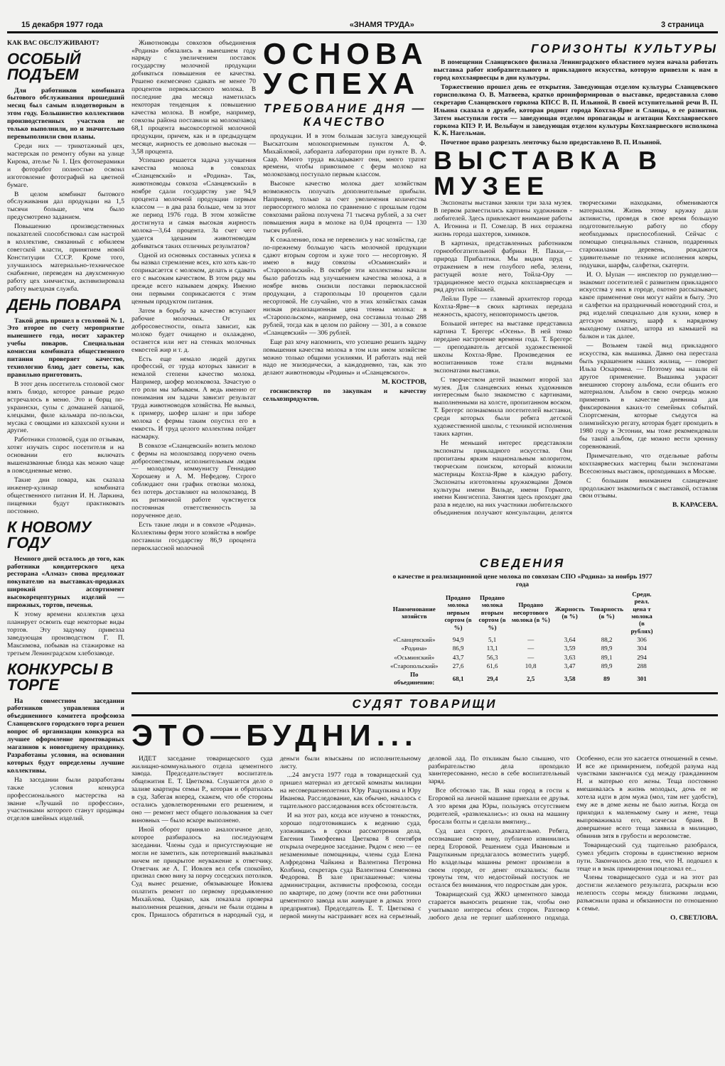15 декабря 1977 года «ЗНАМЯ ТРУДА» 3 страница
КАК ВАС ОБСЛУЖИВАЮТ?
ОСОБЫЙ ПОДЪЕМ
Для работников комбината бытового обслуживания прошедший месяц был самым плодотворным в этом году. Большинство коллективов производственных участков не только выполнили, но и значительно перевыполнили свои планы.
Среди них — трикотажный цех, мастерская по ремонту обуви на улице Кирова, ателье № 1. Цех фотокерамики и фоторабот полностью освоил изготовление фотографий на цветной бумаге.
В целом комбинат бытового обслуживания дал продукции на 1,5 тысячи больше, чем было предусмотрено заданием.
Повышению производственных показателей способствовал сам настрой в коллективе, связанный с юбилеем советской власти, принятием новой Конституции СССР. Кроме того, улучшилось материально-техническое снабжение, переведен на двухсменную работу цех химчистки, активизировала работу выездная служба.
ДЕНЬ ПОВАРА
Такой день прошел в столовой № 1. Это второе по счету мероприятие нынешнего года, носит характер учебы поваров. Специальная комиссия комбината общественного питания проверяет качество, технологию блюд, дает советы, как правильно приготовить.
В этот день посетитель столовой смог взять блюдо, которое раньше редко встречалось в меню. Это и борщ по-украински, супы с домашней лапшой, клецками, филе кальмара по-польски, мусака с овощами из казахской кухни и другие.
Работники столовой, судя по отзывам, хотят изучать спрос посетителя и на основании его включать вышеназванные блюда как можно чаще в повседневные меню.
Такие дни повара, как сказала инженер-кулинар комбината общественного питания И. Н. Ларкина, пищевики будут практиковать постоянно.
К НОВОМУ ГОДУ
Немного дней осталось до того, как работники кондитерского цеха ресторана «Алмаз» снова предложат покупателю на выставках-продажах широкий ассортимент высокорецептурных изделий — пирожных, тортов, печенья.
К этому времени коллектив цеха планирует освоить еще некоторые виды тортов. Эту задумку привезла заведующая производством Г. П. Максимова, побывав на стажировке на третьем Ленинградском хлебозаводе.
КОНКУРСЫ В ТОРГЕ
На совместном заседании работников управления и объединенного комитета профсоюза Сланцевского городского торга решен вопрос об организации конкурса на лучшее оформление промтоварных магазинов к новогоднему празднику. Разработаны условия, на основании которых будут определены лучшие коллективы.
На заседании были разработаны также условия конкурса профессионального мастерства на звание «Лучший по профессии», участниками которого станут продавцы отделов швейных изделий.
Животноводы совхозов объединения «Родина» обязались в нынешнем году наряду с увеличением поставок государству молочной продукции добиваться повышения ее качества. Решено ежемесячно сдавать не менее 70 процентов первоклассного молока. В последние два месяца наметилась некоторая тенденция к повышению качества молока. В ноябре, например, совхозы района поставили на молокозавод 68,1 процента высокосортной молочной продукции, причем, как и в предыдущем месяце, жирность ее довольно высокая — 3,58 процента.
Успешно решается задача улучшения качества молока в совхозах «Сланцевский» и «Родина». Так, животноводы совхоза «Сланцевский» в ноябре сдали государству уже 94,9 процента молочной продукции первым классом — в два раза больше, чем за этот же период 1976 года. В этом хозяйстве достигнута и самая высокая жирность молока—3,64 процента. За счет чего удается здешним животноводам добиваться таких отличных результатов?
Одной из основных составных успеха я бы назвал стремление всех, кто хоть как-то соприкасается с молоком, делать и сдавать его с высоким качеством. В этом ряду мы прежде всего называем доярку. Именно они первыми соприкасаются с этим ценным продуктом питания.
Затем в борьбу за качество вступают рабочие молочных. От их добросовестности, опыта зависит, как молоко будет очищено и охлаждено, останется или нет на стенках молочных емкостей жир и т. д.
Есть еще немало людей других профессий, от труда которых зависит в немалой степени качество молока. Например, шофер молоковоза. Зачастую о его роли мы забываем. А ведь именно от понимания им задачи зависит результат труда животноводов хозяйства. Не вымыл, к примеру, шофер шланг и при заборе молока с фермы таким опустил его в емкость. И труд целого коллектива пойдет насмарку.
В совхозе «Сланцевский» возить молоко с фермы на молокозавод поручено очень добросовестным, исполнительным людям — молодому коммунисту Геннадию Хорошеву и А. М. Нефедову. Строго соблюдают они график отвозки молока, без потерь доставляют на молокозавод. В их ритмичной работе чувствуется постоянная ответственность за порученное дело.
Есть такие люди и в совхозе «Родина». Коллективы ферм этого хозяйства в ноябре поставили государству 86,9 процента первоклассной молочной
ОСНОВА УСПЕХА
ТРЕБОВАНИЕ ДНЯ — КАЧЕСТВО
продукции. И в этом большая заслуга заведующей Выскатским молокоприемным пунктом А. Ф. Михайловой, лаборанта лаборатории при пункте В. А. Саар. Много труда вкладывают они, много тратят времени, чтобы привозимое с ферм молоко на молокозавод поступало первым классом.
Высокое качество молока дает хозяйствам возможность получать дополнительные прибыли. Например, только за счет увеличения количества первосортного молока по сравнению с прошлым годом совхозами района получена 71 тысяча рублей, а за счет повышения жира в молоке на 0,04 процента — 130 тысяч рублей.
К сожалению, пока не перевелись у нас хозяйства, где по-прежнему большую часть молочной продукции сдают вторым сортом и хуже того — несортовую. Я имею в виду совхозы «Осьминский» и «Старопольский». В октябре эти коллективы начали было работать над улучшением качества молока, а в ноябре вновь снизили поставки первоклассной продукции, а старопольцы 10 процентов сдали несортовой. Не случайно, что в этих хозяйствах самая низкая реализационная цена тонны молока: в «Старопольском», например, она составила только 288 рублей, тогда как в целом по району — 301, а в совхозе «Сланцевский» — 306 рублей.
Еще раз хочу напомнить, что успешно решить задачу повышения качества молока в том или ином хозяйстве можно только общими усилиями. И работать над ней надо не эпизодически, а каждодневно, так, как это делают животноводы «Родины» и «Сланцевского».
М. КОСТРОВ,
госинспектор по закупкам и качеству сельхозпродуктов.
ГОРИЗОНТЫ КУЛЬТУРЫ
В помещении Сланцевского филиала Ленинградского областного музея начала работать выставка работ изобразительного и прикладного искусства, которую привезли к нам в город кохтлаярвесцы в дни культуры.
Торжественно прошел день ее открытия. Заведующая отделом культуры Сланцевского горисполкома О. В. Матвеева, кратко проинформировав о выставке, предоставила слово секретарю Сланцевского горкома КПСС В. П. Ильиной. В своей вступительной речи В. П. Ильина сказала о дружбе, которая роднит города Кохтла-Ярве и Сланцы, о ее развитии. Затем выступили гости — заведующая отделом пропаганды и агитации Кохтлаярвеского горкома КПЭ Р. И. Вельбаум и заведующая отделом культуры Кохтлаярвеского исполкома К. К. Нагельман.
Почетное право разрезать ленточку было предоставлено В. П. Ильиной.
ВЫСТАВКА В МУЗЕЕ
Экспонаты выставки заняли три зала музея. В первом разместились картины художников - любителей. Здесь привлекают внимание работы А. Игонина и П. Сомелар. В них отражена жизнь города шахтеров, химиков.
В картинах, представленных работником горнообогатительной фабрики Н. Пакки,—природа Прибалтики. Мы видим пруд с отражением в нем голубого неба, зелени, растущей возле него, Тойла-Ору — традиционное место отдыха кохтлаярвесцев и ряд других пейзажей.
Лейли Пуре — главный архитектор города Кохтла-Ярве—в своих картинах передала нежность, красоту, неповторимость цветов.
Большой интерес на выставке представила картина Т. Брегерс «Осень». В ней тонко передано настроение времени года. Т. Брегерс — преподаватель детской художественной школы Кохтла-Ярве. Произведения ее воспитанников тоже стали видными экспонатами выставки.
С творчеством детей знакомит второй зал музея. Для сланцевских юных художников интересным было знакомство с картинами, выполненными на холсте, пропитанном воском. Т. Брегерс познакомила посетителей выставки, среди которых были ребята детской художественной школы, с техникой исполнения таких картин.
Не меньший интерес представляли экспонаты прикладного искусства. Они пропитаны ярким национальным колоритом, творческим поиском, который вложили мастерицы Кохтла-Ярве в каждую работу. Экспонаты изготовлены кружковцами Домов культуры имени Вильде, имени Горького, имени Кингисеппа. Занятия здесь проходят два раза в неделю, на них участники любительского объединения получают консультации, делятся творческими находками, обмениваются материалом. Жизнь этому кружку дали активисты, проведя в свое время большую подготовительную работу по сбору необходимых приспособлений. Сейчас с помощью специальных станков, подаренных старожилами деревень, рождаются удивительные по технике исполнения ковры, подушки, шарфы, салфетки, скатерти.
И. О. Ыупан — инспектор по рукоделию—знакомит посетителей с развитием прикладного искусства у них в городе, охотно рассказывает, какое применение они могут найти в быту. Это и салфетки на праздничный новогодний стол, и ряд изделий специально для кухни, ковер в детскую комнату, шарф к нарядному выходному платью, штора из камышей на балкон и так далее.
— Возьмем такой вид прикладного искусства, как вышивка. Давно она перестала быть украшением наших жилищ, — говорит Ильза Оскаровна. — Поэтому мы нашли ей другое применение. Вышивка украсит внешнюю сторону альбома, если обшить его материалом. Альбом в свою очередь можно применять в качестве дневника для фиксирования каких-то семейных событий. Спортсменам, которые съедутся на олимпийскую регату, которая будет проходить в 1980 году в Эстонии, мы тоже рекомендовали бы такой альбом, где можно вести хронику соревнований.
Примечательно, что отдельные работы кохтлаярвеских мастериц были экспонатами Всесоюзных выставок, проходивших в Москве.
С большим вниманием сланцевчане продолжают знакомиться с выставкой, оставляя свои отзывы.
В. КАРАСЕВА.
СВЕДЕНИЯ
о качестве и реализационной цене молока по совхозам СПО «Родина» за ноябрь 1977 года
| Наименование хозяйств | Продано молока первым сортом (в %) | Продано молока вторым сортом (в %) | Продано несортового молока (в %) | Жирность (в %) | Товарность (в %) | Средн. реал. цена т молока (в рублях) |
| --- | --- | --- | --- | --- | --- | --- |
| «Сланцевский» | 94,9 | 5,1 | — | 3,64 | 88,2 | 306 |
| «Родина» | 86,9 | 13,1 | — | 3,59 | 89,9 | 304 |
| «Осьминский» | 43,7 | 56,3 | — | 3,63 | 89,1 | 294 |
| «Старопольский» | 27,6 | 61,6 | 10,8 | 3,47 | 89,9 | 288 |
| По объединению: | 68,1 | 29,4 | 2,5 | 3,58 | 89 | 301 |
СУДЯТ ТОВАРИЩИ
ЭТО—БУДНИ...
ИДЕТ заседание товарищеского суда жилищно-коммунального отдела цементного завода. Председательствует воспитатель общежития Е. Т. Цветкова. Слушается дело о заливе квартиры семьи Р., которая и обратилась в суд. Забегая вперед, скажем, что обе стороны остались удовлетворенными его решением, и оно — ремонт мест общего пользования за счет виновных — было вскоре выполнено.
Иной оборот приняло аналогичное дело, которое разбиралось на последующем заседании. Члены суда и присутствующие не могли не заметить, как потерпевший выказывал ничем не прикрытое неуважение к ответчику. Ответчик же А. Г. Иовлев вел себя спокойно, признал свою вину за порчу соседских потолков. Суд вынес решение, обязывающее Иовлева оплатить ремонт по первому предъявлению Михайлова. Однако, как показала проверка выполнения решения, деньги не были отданы в срок. Пришлось обратиться в народный суд, и деньги были взысканы по исполнительному листу.
...24 августа 1977 года в товарищеский суд пришел материал из детской комнаты милиции на несовершеннолетних Юру Ращупкина и Юру Иванова. Расследование, как обычно, началось с тщательного расследования всех обстоятельств.
И на этот раз, когда все изучено в тонкостях, хорошо подготовившись к ведению суда, уложившись в сроки рассмотрения дела, Евгения Тимофеевна Цветкова 8 сентября открыла очередное заседание. Рядом с нею — ее незаменимые помощницы, члены суда Елена Алфредовна Чайкина и Валентина Петровна Колбина, секретарь суда Валентина Семеновна Федорова. В зале приглашенные: члены администрации, активисты профсоюза, соседи по квартире, по дому (почти все они работники цементного завода или живущие в домах этого предприятия). Председатель Е. Т. Цветкова с первой минуты настраивает всех на серьезный, деловой лад. По откликам было слышно, что разбирательство дела проходило заинтересованно, несло в себе воспитательный заряд.
Все обстояло так. В наш город в гости к Егоровой на личной машине приехали ее друзья. А это время два Юры, пользуясь отсутствием родителей, «развлекались»: из окна на машину бросали болты и сделали вмятину...
Суд шел строго, доказательно. Ребята, осознавшие свою вину, публично извинились перед Егоровой. Решением суда Ивановым и Ращупкиным предлагалось возместить ущерб. Но владельцы машины ремонт произвели в своем городе, от денег отказались: были тронуты тем, что недостойный поступок не остался без внимания, что подросткам дан урок.
Товарищеский суд ЖКО цементного завода старается выносить решение так, чтобы оно учитывало интересы обеих сторон. Разговор любого дела не терпит шаблонного подхода. Особенно, если это касается отношений в семье. И все же примирением, победой разума над чувствами закончился суд между гражданином Н. и матерью его жены. Теща постоянно вмешивалась в жизнь молодых, дочь ее не хотела идти в дом мужа (мол, там нет удобств), ему же в доме жены не было житья. Когда он приходил к маленькому сыну и жене, теща выпроваживала его, всячески браня. В довершение всего теща заявила в милицию, обвинив зятя в грубости и вероломстве.
Товарищеский суд тщательно разобрался, сумел убедить стороны в единственно верном пути. Закончилось дело тем, что Н. подошел к теще и в знак примирения поцеловал ее...
Члены товарищеского суда и на этот раз достигли желаемого результата, раскрыли всю нелепость ссоры между близкими людьми, разъяснили права и обязанности по отношению к семье.
О. СВЕТЛОВА.